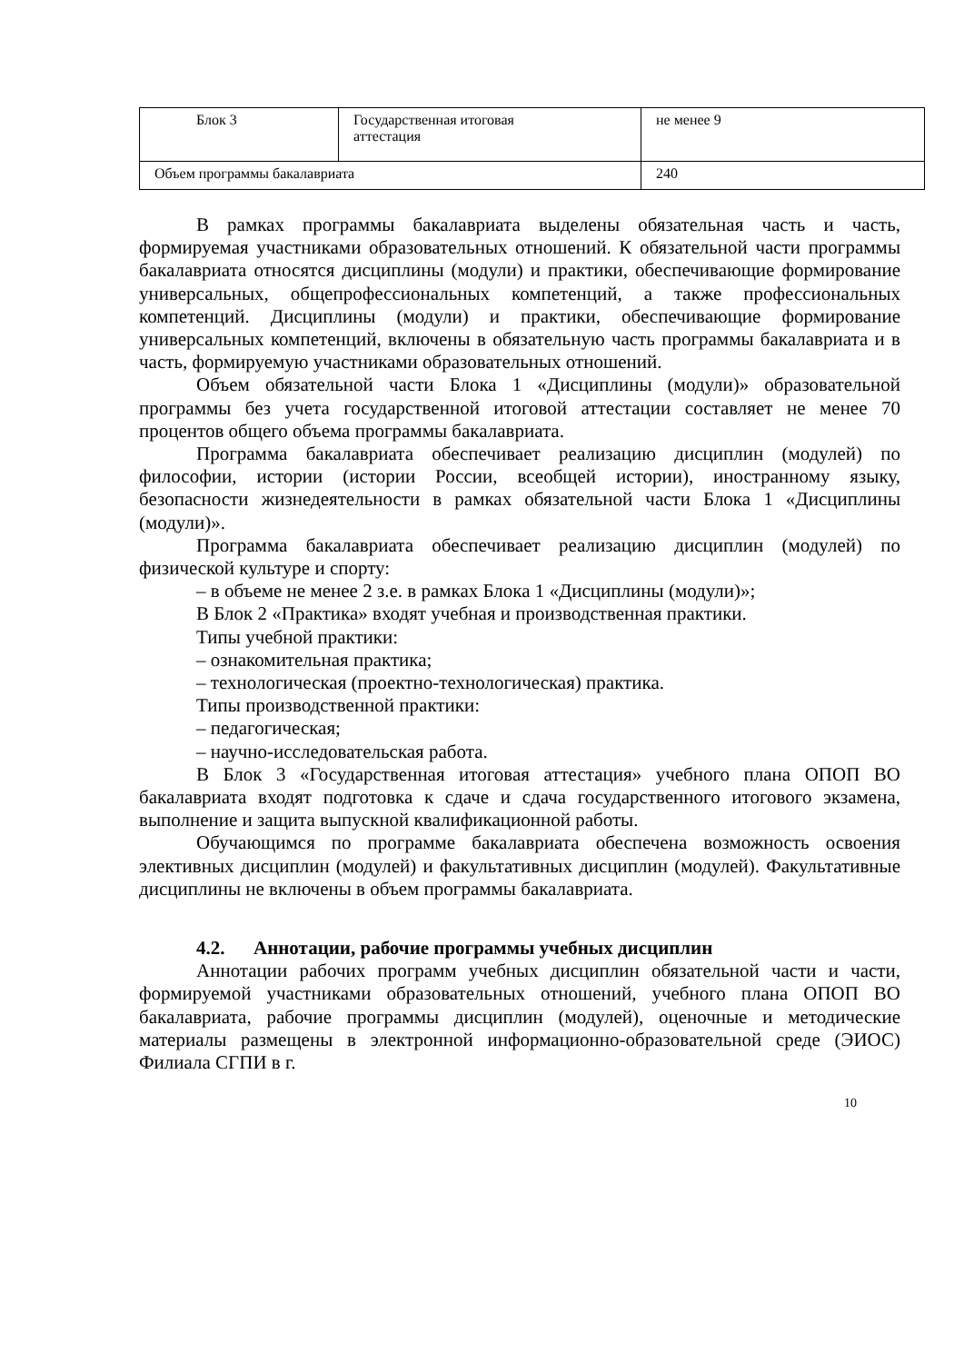| Блок 3 | Государственная итоговая аттестация | не менее 9 |
| Объем программы бакалавриата | | 240 |
В рамках программы бакалавриата выделены обязательная часть и часть, формируемая участниками образовательных отношений. К обязательной части программы бакалавриата относятся дисциплины (модули) и практики, обеспечивающие формирование универсальных, общепрофессиональных компетенций, а также профессиональных компетенций. Дисциплины (модули) и практики, обеспечивающие формирование универсальных компетенций, включены в обязательную часть программы бакалавриата и в часть, формируемую участниками образовательных отношений.
Объем обязательной части Блока 1 «Дисциплины (модули)» образовательной программы без учета государственной итоговой аттестации составляет не менее 70 процентов общего объема программы бакалавриата.
Программа бакалавриата обеспечивает реализацию дисциплин (модулей) по философии, истории (истории России, всеобщей истории), иностранному языку, безопасности жизнедеятельности в рамках обязательной части Блока 1 «Дисциплины (модули)».
Программа бакалавриата обеспечивает реализацию дисциплин (модулей) по физической культуре и спорту:
– в объеме не менее 2 з.е. в рамках Блока 1 «Дисциплины (модули)»;
В Блок 2 «Практика» входят учебная и производственная практики.
Типы учебной практики:
– ознакомительная практика;
– технологическая (проектно-технологическая) практика.
Типы производственной практики:
– педагогическая;
– научно-исследовательская работа.
В Блок 3 «Государственная итоговая аттестация» учебного плана ОПОП ВО бакалавриата входят подготовка к сдаче и сдача государственного итогового экзамена, выполнение и защита выпускной квалификационной работы.
Обучающимся по программе бакалавриата обеспечена возможность освоения элективных дисциплин (модулей) и факультативных дисциплин (модулей). Факультативные дисциплины не включены в объем программы бакалавриата.
4.2. Аннотации, рабочие программы учебных дисциплин
Аннотации рабочих программ учебных дисциплин обязательной части и части, формируемой участниками образовательных отношений, учебного плана ОПОП ВО бакалавриата, рабочие программы дисциплин (модулей), оценочные и методические материалы размещены в электронной информационно-образовательной среде (ЭИОС) Филиала СГПИ в г.
10